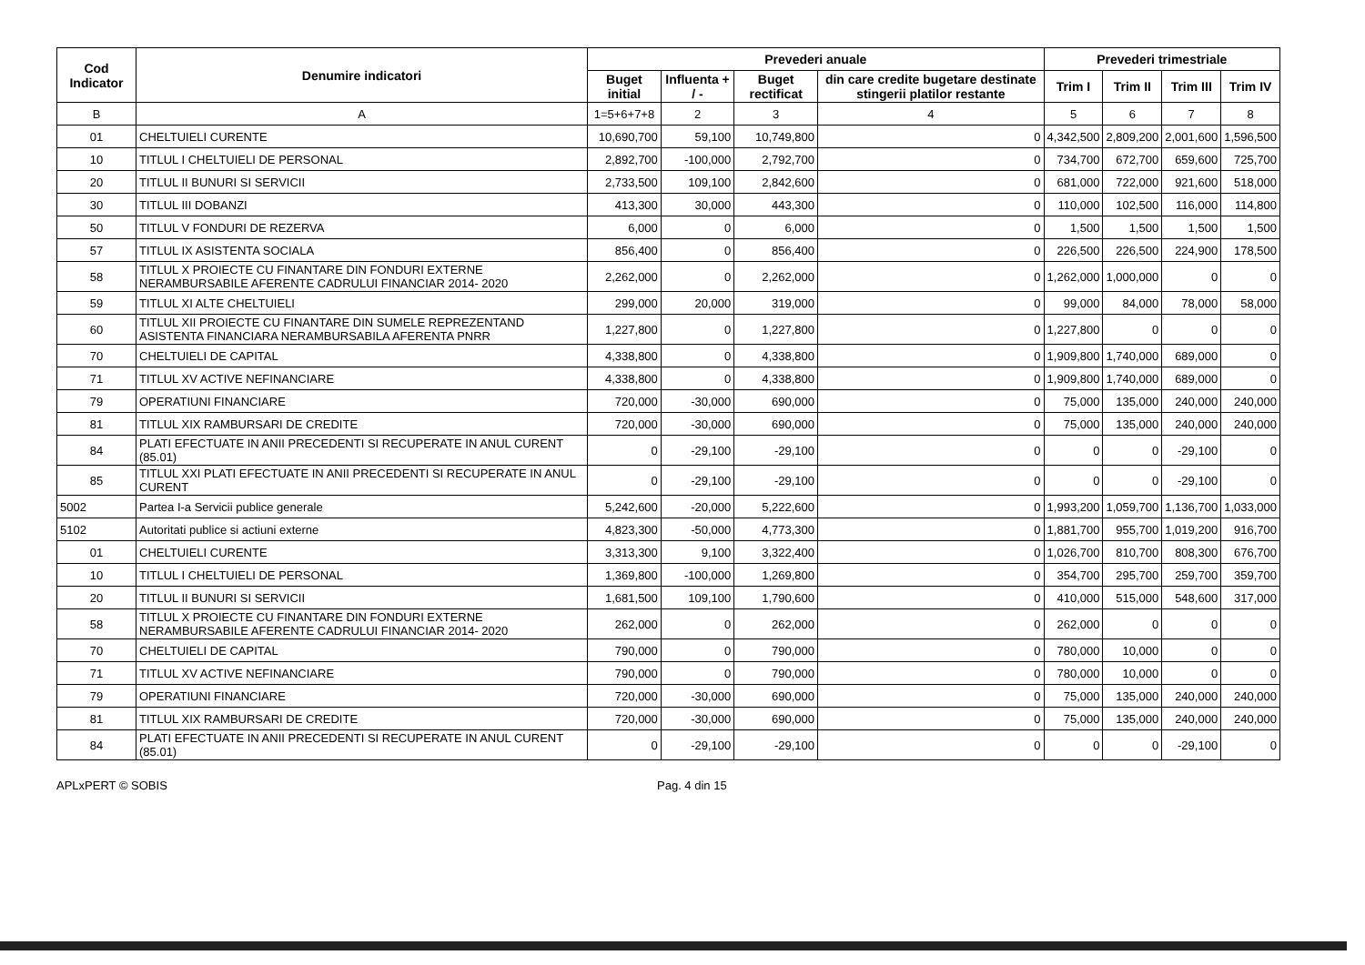| Cod Indicator | Denumire indicatori | Prevederi anuale | | | | Prevederi trimestriale | | | |
| --- | --- | --- | --- | --- | --- | --- | --- | --- | --- |
| | | Buget initial | Influenta + / - | Buget rectificat | din care credite bugetare destinate stingerii platilor restante | Trim I | Trim II | Trim III | Trim IV |
| B | A | 1=5+6+7+8 | 2 | 3 | 4 | 5 | 6 | 7 | 8 |
| 01 | CHELTUIELI CURENTE | 10,690,700 | 59,100 | 10,749,800 | 0 | 4,342,500 | 2,809,200 | 2,001,600 | 1,596,500 |
| 10 | TITLUL I CHELTUIELI DE PERSONAL | 2,892,700 | -100,000 | 2,792,700 | 0 | 734,700 | 672,700 | 659,600 | 725,700 |
| 20 | TITLUL II BUNURI SI SERVICII | 2,733,500 | 109,100 | 2,842,600 | 0 | 681,000 | 722,000 | 921,600 | 518,000 |
| 30 | TITLUL III DOBANZI | 413,300 | 30,000 | 443,300 | 0 | 110,000 | 102,500 | 116,000 | 114,800 |
| 50 | TITLUL V FONDURI DE REZERVA | 6,000 | 0 | 6,000 | 0 | 1,500 | 1,500 | 1,500 | 1,500 |
| 57 | TITLUL IX ASISTENTA SOCIALA | 856,400 | 0 | 856,400 | 0 | 226,500 | 226,500 | 224,900 | 178,500 |
| 58 | TITLUL X PROIECTE CU FINANTARE DIN FONDURI EXTERNE NERAMBURSABILE AFERENTE CADRULUI FINANCIAR 2014- 2020 | 2,262,000 | 0 | 2,262,000 | 0 | 1,262,000 | 1,000,000 | 0 | 0 |
| 59 | TITLUL XI ALTE CHELTUIELI | 299,000 | 20,000 | 319,000 | 0 | 99,000 | 84,000 | 78,000 | 58,000 |
| 60 | TITLUL XII PROIECTE CU FINANTARE DIN SUMELE REPREZENTAND ASISTENTA FINANCIARA NERAMBURSABILA AFERENTA PNRR | 1,227,800 | 0 | 1,227,800 | 0 | 1,227,800 | 0 | 0 | 0 |
| 70 | CHELTUIELI DE CAPITAL | 4,338,800 | 0 | 4,338,800 | 0 | 1,909,800 | 1,740,000 | 689,000 | 0 |
| 71 | TITLUL XV ACTIVE NEFINANCIARE | 4,338,800 | 0 | 4,338,800 | 0 | 1,909,800 | 1,740,000 | 689,000 | 0 |
| 79 | OPERATIUNI FINANCIARE | 720,000 | -30,000 | 690,000 | 0 | 75,000 | 135,000 | 240,000 | 240,000 |
| 81 | TITLUL XIX RAMBURSARI DE CREDITE | 720,000 | -30,000 | 690,000 | 0 | 75,000 | 135,000 | 240,000 | 240,000 |
| 84 | PLATI EFECTUATE IN ANII PRECEDENTI SI RECUPERATE IN ANUL CURENT (85.01) | 0 | -29,100 | -29,100 | 0 | 0 | 0 | -29,100 | 0 |
| 85 | TITLUL XXI PLATI EFECTUATE IN ANII PRECEDENTI SI RECUPERATE IN ANUL CURENT | 0 | -29,100 | -29,100 | 0 | 0 | 0 | -29,100 | 0 |
| 5002 | Partea I-a Servicii publice generale | 5,242,600 | -20,000 | 5,222,600 | 0 | 1,993,200 | 1,059,700 | 1,136,700 | 1,033,000 |
| 5102 | Autoritati publice si actiuni externe | 4,823,300 | -50,000 | 4,773,300 | 0 | 1,881,700 | 955,700 | 1,019,200 | 916,700 |
| 01 | CHELTUIELI CURENTE | 3,313,300 | 9,100 | 3,322,400 | 0 | 1,026,700 | 810,700 | 808,300 | 676,700 |
| 10 | TITLUL I CHELTUIELI DE PERSONAL | 1,369,800 | -100,000 | 1,269,800 | 0 | 354,700 | 295,700 | 259,700 | 359,700 |
| 20 | TITLUL II BUNURI SI SERVICII | 1,681,500 | 109,100 | 1,790,600 | 0 | 410,000 | 515,000 | 548,600 | 317,000 |
| 58 | TITLUL X PROIECTE CU FINANTARE DIN FONDURI EXTERNE NERAMBURSABILE AFERENTE CADRULUI FINANCIAR 2014- 2020 | 262,000 | 0 | 262,000 | 0 | 262,000 | 0 | 0 | 0 |
| 70 | CHELTUIELI DE CAPITAL | 790,000 | 0 | 790,000 | 0 | 780,000 | 10,000 | 0 | 0 |
| 71 | TITLUL XV ACTIVE NEFINANCIARE | 790,000 | 0 | 790,000 | 0 | 780,000 | 10,000 | 0 | 0 |
| 79 | OPERATIUNI FINANCIARE | 720,000 | -30,000 | 690,000 | 0 | 75,000 | 135,000 | 240,000 | 240,000 |
| 81 | TITLUL XIX RAMBURSARI DE CREDITE | 720,000 | -30,000 | 690,000 | 0 | 75,000 | 135,000 | 240,000 | 240,000 |
| 84 | PLATI EFECTUATE IN ANII PRECEDENTI SI RECUPERATE IN ANUL CURENT (85.01) | 0 | -29,100 | -29,100 | 0 | 0 | 0 | -29,100 | 0 |
APLxPERT © SOBIS Pag. 4 din 15